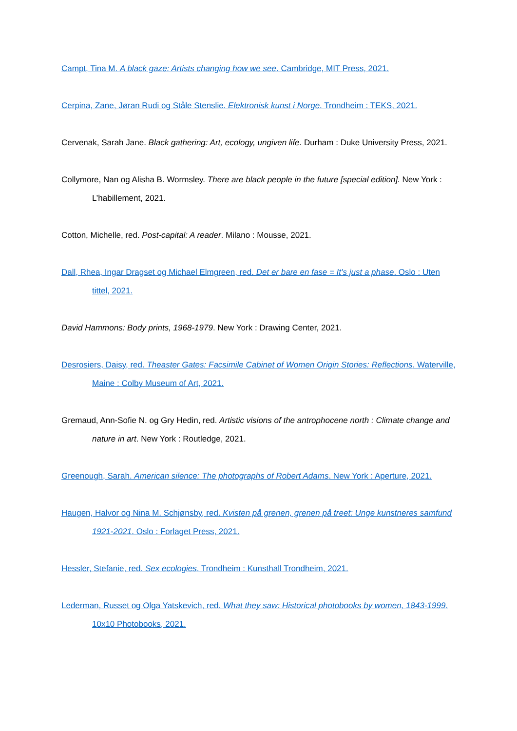Campt, Tina M. A black gaze: Artists changing how we see. Cambridge, MIT Press, 2021.
Cerpina, Zane, Jøran Rudi og Ståle Stenslie. Elektronisk kunst i Norge. Trondheim : TEKS, 2021.
Cervenak, Sarah Jane. Black gathering: Art, ecology, ungiven life. Durham : Duke University Press, 2021.
Collymore, Nan og Alisha B. Wormsley. There are black people in the future [special edition]. New York : L’habillement, 2021.
Cotton, Michelle, red. Post-capital: A reader. Milano : Mousse, 2021.
Dall, Rhea, Ingar Dragset og Michael Elmgreen, red. Det er bare en fase = It’s just a phase. Oslo : Uten tittel, 2021.
David Hammons: Body prints, 1968-1979. New York : Drawing Center, 2021.
Desrosiers, Daisy, red. Theaster Gates: Facsimile Cabinet of Women Origin Stories: Reflections. Waterville, Maine : Colby Museum of Art, 2021.
Gremaud, Ann-Sofie N. og Gry Hedin, red. Artistic visions of the antrophocene north : Climate change and nature in art. New York : Routledge, 2021.
Greenough, Sarah. American silence: The photographs of Robert Adams. New York : Aperture, 2021.
Haugen, Halvor og Nina M. Schjønsby, red. Kvisten på grenen, grenen på treet: Unge kunstneres samfund 1921-2021. Oslo : Forlaget Press, 2021.
Hessler, Stefanie, red. Sex ecologies. Trondheim : Kunsthall Trondheim, 2021.
Lederman, Russet og Olga Yatskevich, red. What they saw: Historical photobooks by women, 1843-1999. 10x10 Photobooks, 2021.